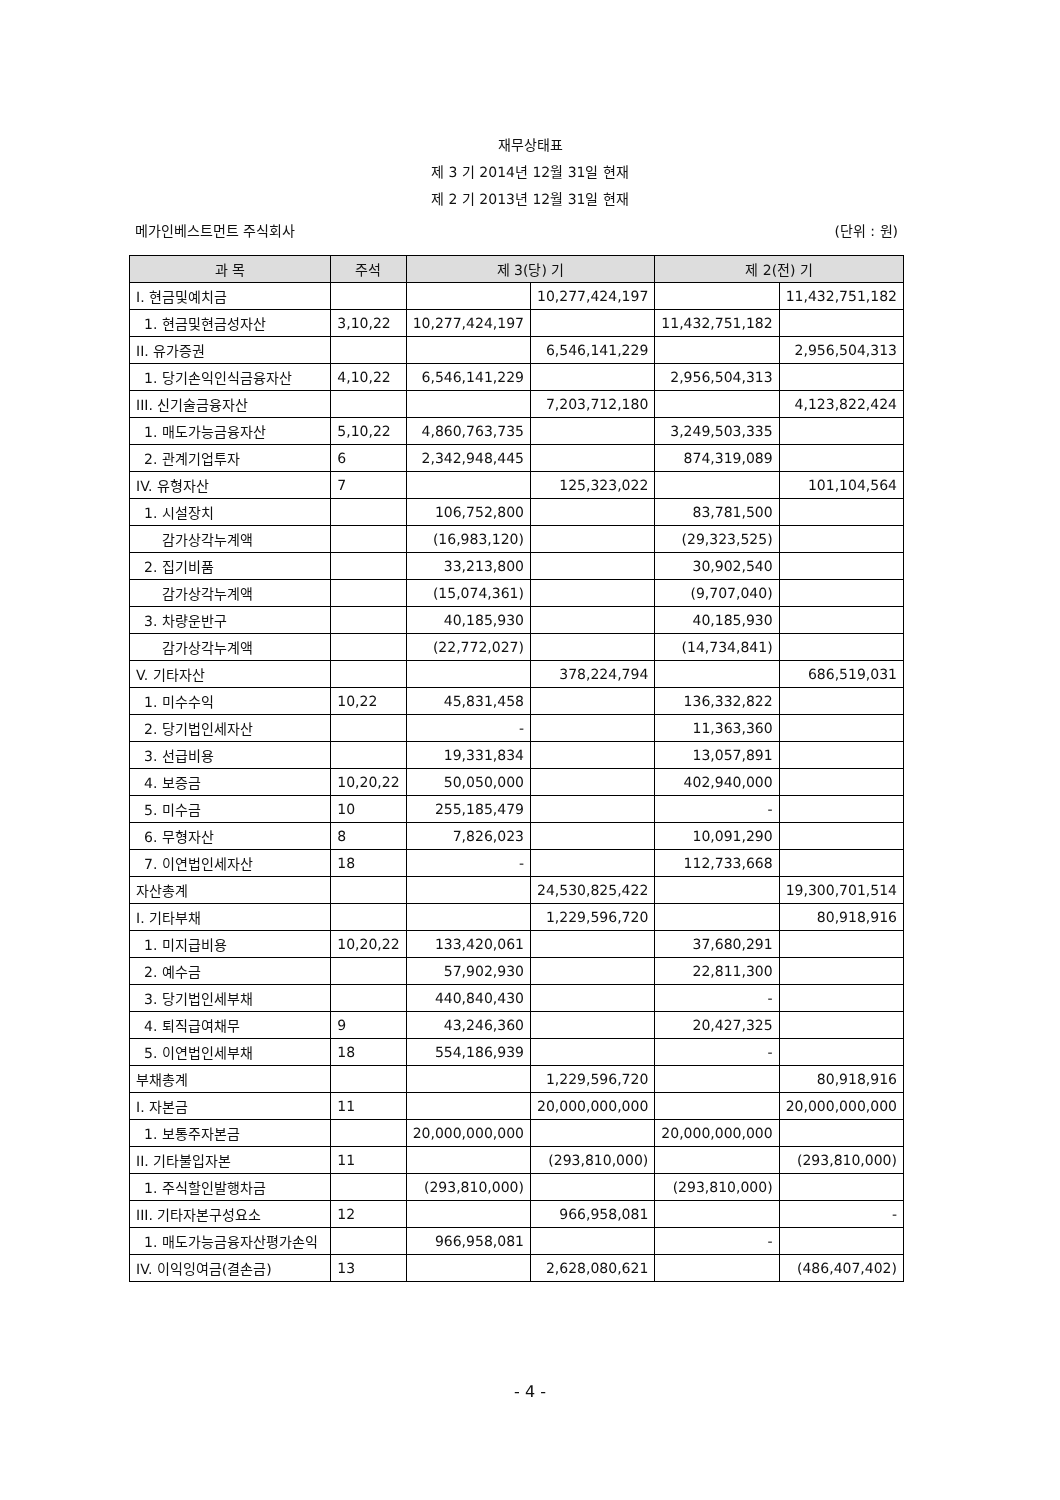재무상태표
제 3 기 2014년 12월 31일 현재
제 2 기 2013년 12월 31일 현재
메가인베스트먼트 주식회사 (단위 : 원)
| 과 목 | 주석 | 제 3(당) 기 | | 제 2(전) 기 | |
| --- | --- | --- | --- | --- | --- |
| I. 현금및예치금 | | | 10,277,424,197 | | 11,432,751,182 |
| 1. 현금및현금성자산 | 3,10,22 | 10,277,424,197 | | 11,432,751,182 | |
| II. 유가증권 | | | 6,546,141,229 | | 2,956,504,313 |
| 1. 당기손익인식금융자산 | 4,10,22 | 6,546,141,229 | | 2,956,504,313 | |
| III. 신기술금융자산 | | | 7,203,712,180 | | 4,123,822,424 |
| 1. 매도가능금융자산 | 5,10,22 | 4,860,763,735 | | 3,249,503,335 | |
| 2. 관계기업투자 | 6 | 2,342,948,445 | | 874,319,089 | |
| IV. 유형자산 | 7 | | 125,323,022 | | 101,104,564 |
| 1. 시설장치 | | 106,752,800 | | 83,781,500 | |
| 감가상각누계액 | | (16,983,120) | | (29,323,525) | |
| 2. 집기비품 | | 33,213,800 | | 30,902,540 | |
| 감가상각누계액 | | (15,074,361) | | (9,707,040) | |
| 3. 차량운반구 | | 40,185,930 | | 40,185,930 | |
| 감가상각누계액 | | (22,772,027) | | (14,734,841) | |
| V. 기타자산 | | | 378,224,794 | | 686,519,031 |
| 1. 미수수익 | 10,22 | 45,831,458 | | 136,332,822 | |
| 2. 당기법인세자산 | | - | | 11,363,360 | |
| 3. 선급비용 | | 19,331,834 | | 13,057,891 | |
| 4. 보증금 | 10,20,22 | 50,050,000 | | 402,940,000 | |
| 5. 미수금 | 10 | 255,185,479 | | - | |
| 6. 무형자산 | 8 | 7,826,023 | | 10,091,290 | |
| 7. 이연법인세자산 | 18 | - | | 112,733,668 | |
| 자산총계 | | | 24,530,825,422 | | 19,300,701,514 |
| I. 기타부채 | | | 1,229,596,720 | | 80,918,916 |
| 1. 미지급비용 | 10,20,22 | 133,420,061 | | 37,680,291 | |
| 2. 예수금 | | 57,902,930 | | 22,811,300 | |
| 3. 당기법인세부채 | | 440,840,430 | | - | |
| 4. 퇴직급여채무 | 9 | 43,246,360 | | 20,427,325 | |
| 5. 이연법인세부채 | 18 | 554,186,939 | | - | |
| 부채총계 | | | 1,229,596,720 | | 80,918,916 |
| I. 자본금 | 11 | | 20,000,000,000 | | 20,000,000,000 |
| 1. 보통주자본금 | | 20,000,000,000 | | 20,000,000,000 | |
| II. 기타불입자본 | 11 | | (293,810,000) | | (293,810,000) |
| 1. 주식할인발행차금 | | (293,810,000) | | (293,810,000) | |
| III. 기타자본구성요소 | 12 | | 966,958,081 | | - |
| 1. 매도가능금융자산평가손익 | | 966,958,081 | | - | |
| IV. 이익잉여금(결손금) | 13 | | 2,628,080,621 | | (486,407,402) |
- 4 -